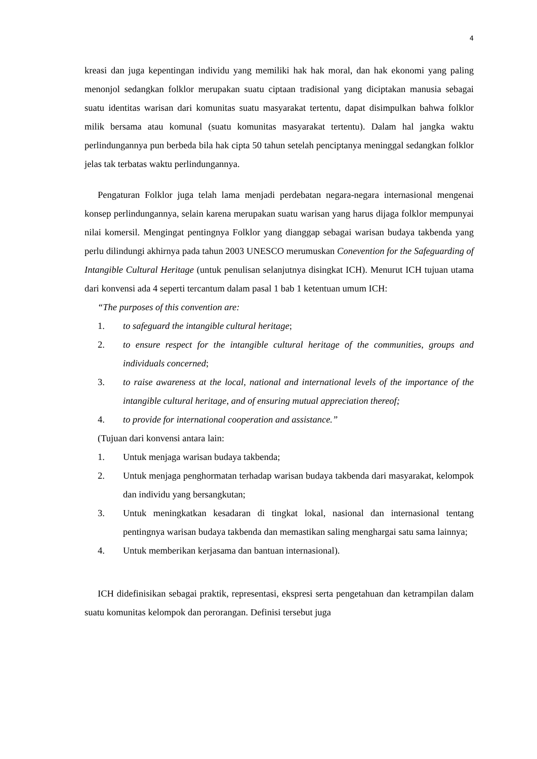4
kreasi dan juga kepentingan individu yang memiliki hak hak moral, dan hak ekonomi yang paling menonjol sedangkan folklor merupakan suatu ciptaan tradisional yang diciptakan manusia sebagai suatu identitas warisan dari komunitas suatu masyarakat tertentu, dapat disimpulkan bahwa folklor milik bersama atau komunal (suatu komunitas masyarakat tertentu). Dalam hal jangka waktu perlindungannya pun berbeda bila hak cipta 50 tahun setelah penciptanya meninggal sedangkan folklor jelas tak terbatas waktu perlindungannya.
Pengaturan Folklor juga telah lama menjadi perdebatan negara-negara internasional mengenai konsep perlindungannya, selain karena merupakan suatu warisan yang harus dijaga folklor mempunyai nilai komersil. Mengingat pentingnya Folklor yang dianggap sebagai warisan budaya takbenda yang perlu dilindungi akhirnya pada tahun 2003 UNESCO merumuskan Conevention for the Safeguarding of Intangible Cultural Heritage (untuk penulisan selanjutnya disingkat ICH). Menurut ICH tujuan utama dari konvensi ada 4 seperti tercantum dalam pasal 1 bab 1 ketentuan umum ICH:
“The purposes of this convention are:
1. to safeguard the intangible cultural heritage;
2. to ensure respect for the intangible cultural heritage of the communities, groups and individuals concerned;
3. to raise awareness at the local, national and international levels of the importance of the intangible cultural heritage, and of ensuring mutual appreciation thereof;
4. to provide for international cooperation and assistance.”
(Tujuan dari konvensi antara lain:
1. Untuk menjaga warisan budaya takbenda;
2. Untuk menjaga penghormatan terhadap warisan budaya takbenda dari masyarakat, kelompok dan individu yang bersangkutan;
3. Untuk meningkatkan kesadaran di tingkat lokal, nasional dan internasional tentang pentingnya warisan budaya takbenda dan memastikan saling menghargai satu sama lainnya;
4. Untuk memberikan kerjasama dan bantuan internasional).
ICH didefinisikan sebagai praktik, representasi, ekspresi serta pengetahuan dan ketrampilan dalam suatu komunitas kelompok dan perorangan. Definisi tersebut juga